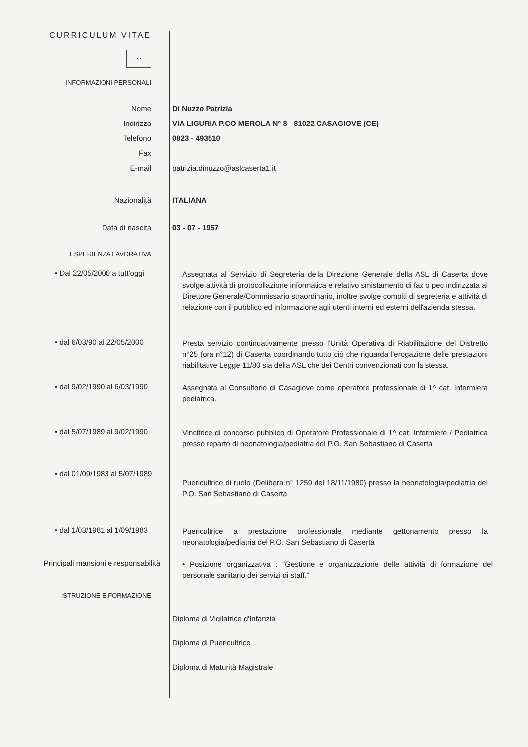CURRICULUM VITAE
⁘
INFORMAZIONI PERSONALI
Nome
Indirizzo
Telefono
Fax
E-mail
Di Nuzzo Patrizia
VIA LIGURIA P.CO MEROLA N° 8 - 81022 CASAGIOVE (CE)
0823 - 493510
patrizia.dinuzzo@aslcaserta1.it
Nazionalità ITALIANA
Data di nascita 03 - 07 - 1957
ESPERIENZA LAVORATIVA
• Dal 22/05/2000 a tutt'oggi
Assegnata al Servizio di Segreteria della Direzione Generale della ASL di Caserta dove svolge attività di protocollazione informatica e relativo smistamento di fax o pec indirizzata al Direttore Generale/Commissario straordinario, inoltre svolge compiti di segreteria e attività di relazione con il pubblico ed informazione agli utenti interni ed esterni dell'azienda stessa.
• dal 6/03/90 al 22/05/2000
Presta servizio continuativamente presso l'Unità Operativa di Riabilitazione del Distretto n°25 (ora n°12) di Caserta coordinando tutto ciò che riguarda l'erogazione delle prestazioni riabilitative Legge 11/80 sia della ASL che dei Centri convenzionati con la stessa.
• dal 9/02/1990 al 6/03/1990
Assegnata al Consultorio di Casagiove come operatore professionale di 1^ cat. Infermiera pediatrica.
• dal 5/07/1989 al 9/02/1990
Vincitrice di concorso pubblico di Operatore Professionale di 1^ cat. Infermiere / Pediatrica presso reparto di neonatologia/pediatria del P.O. San Sebastiano di Caserta
• dal 01/09/1983 al 5/07/1989
Puericultrice di ruolo (Delibera n° 1259 del 18/11/1980) presso la neonatologia/pediatria del P.O. San Sebastiano di Caserta
• dal 1/03/1981 al 1/09/1983
Puericultrice a prestazione professionale mediante gettonamento presso la neonatologia/pediatria del P.O. San Sebastiano di Caserta
Principali mansioni e responsabilità
• Posizione organizzativa : “Gestione e organizzazione delle attività di formazione del personale sanitario dei servizi di staff.”
ISTRUZIONE E FORMAZIONE
Diploma di Vigilatrice d'Infanzia
Diploma di Puericultrice
Diploma di Maturità Magistrale